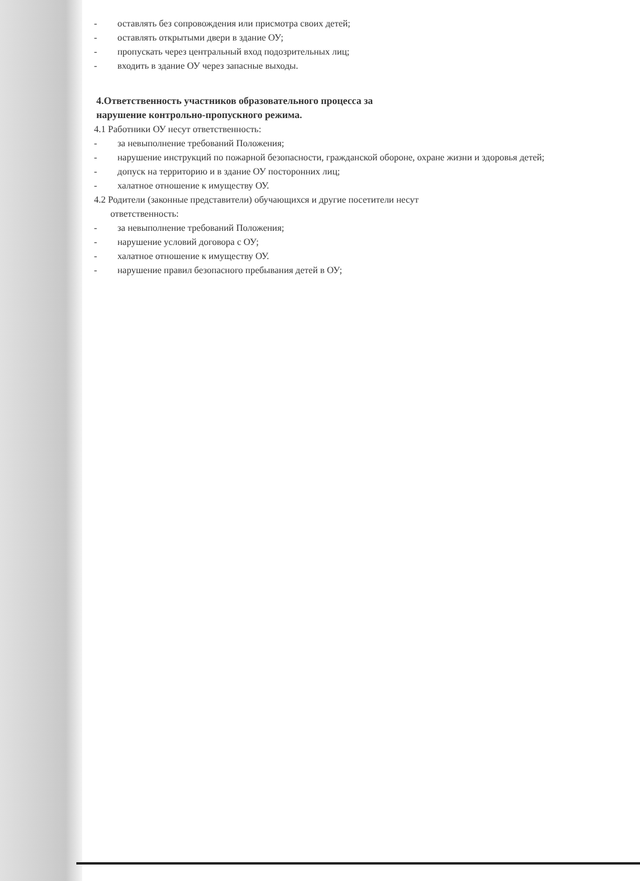- оставлять без сопровождения или присмотра своих детей;
- оставлять открытыми двери в здание ОУ;
- пропускать через центральный вход подозрительных лиц;
- входить в здание ОУ через запасные выходы.
4.Ответственность участников образовательного процесса за
нарушение контрольно-пропускного режима.
4.1 Работники ОУ несут ответственность:
- за невыполнение требований Положения;
- нарушение инструкций по пожарной безопасности, гражданской обороне, охране жизни и здоровья детей;
- допуск на территорию и в здание ОУ посторонних лиц;
- халатное отношение к имуществу ОУ.
4.2 Родители (законные представители) обучающихся и другие посетители несут
ответственность:
- за невыполнение требований Положения;
- нарушение условий договора с ОУ;
- халатное отношение к имуществу ОУ.
- нарушение правил безопасного пребывания детей в ОУ;